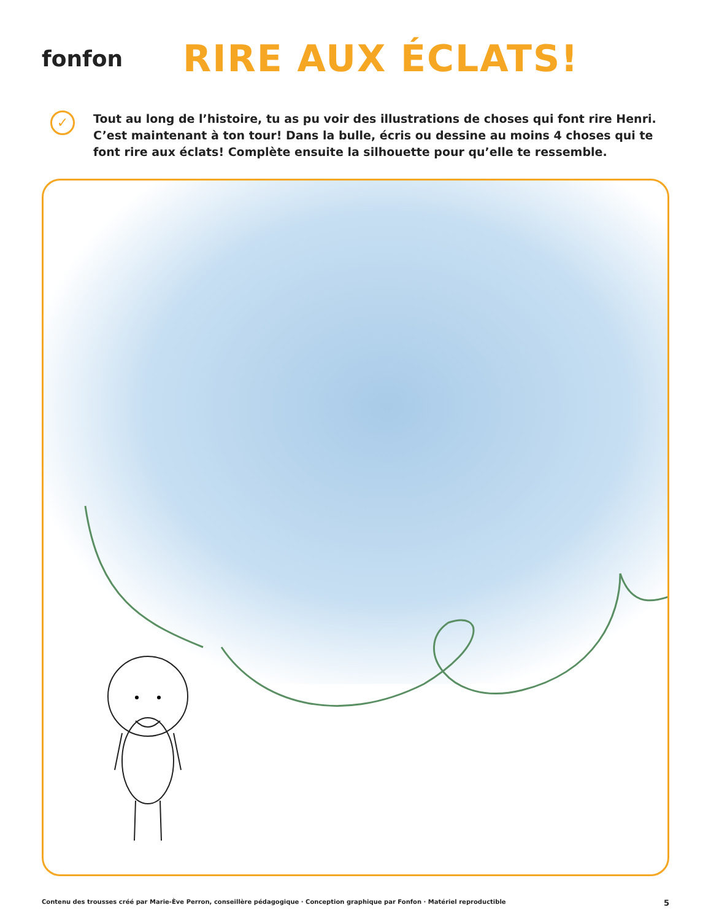fonfon
RIRE AUX ÉCLATS!
✓
Tout au long de l’histoire, tu as pu voir des illustrations de choses qui font rire Henri. C’est maintenant à ton tour! Dans la bulle, écris ou dessine au moins 4 choses qui te font rire aux éclats! Complète ensuite la silhouette pour qu’elle te ressemble.
Contenu des trousses créé par Marie-Ève Perron, conseillère pédagogique · Conception graphique par Fonfon · Matériel reproductible 5